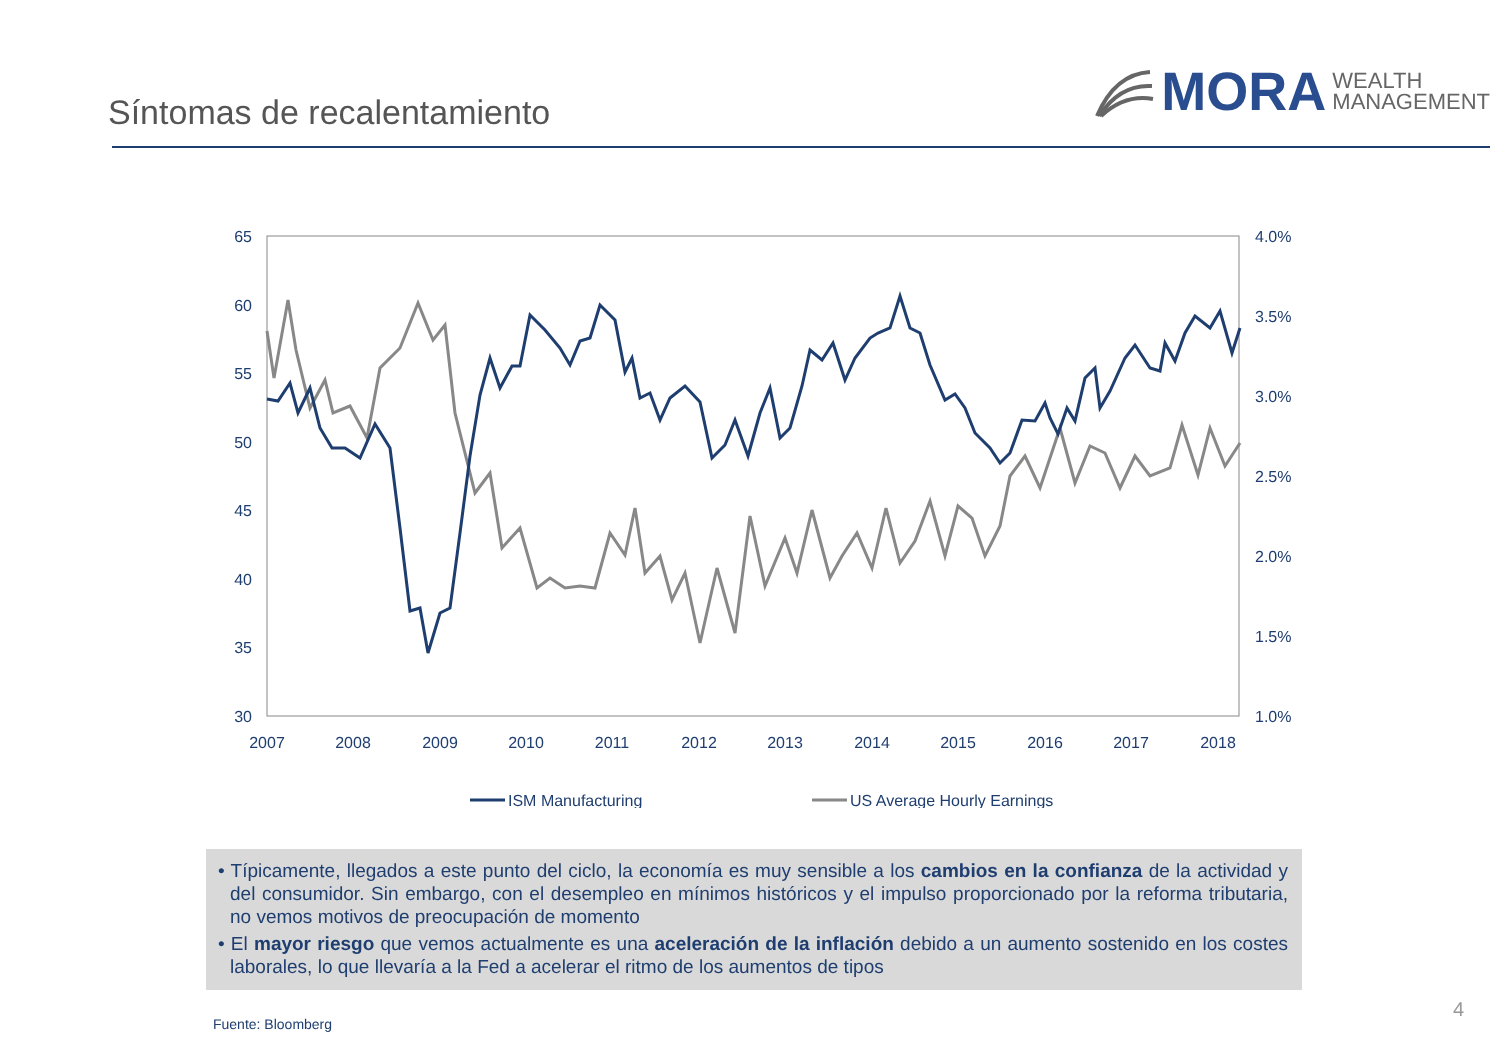Síntomas de recalentamiento
MORA WEALTH
MANAGEMENT
65
60
55
50
45
40
35
30
4.0%
3.5%
3.0%
2.5%
2.0%
1.5%
1.0%
2007
2008
2009
2010
2011
2012
2013
2014
2015
2016
2017
2018
ISM Manufacturing
US Average Hourly Earnings
• Típicamente, llegados a este punto del ciclo, la economía es muy sensible a los cambios en la confianza de la actividad y del consumidor. Sin embargo, con el desempleo en mínimos históricos y el impulso proporcionado por la reforma tributaria, no vemos motivos de preocupación de momento
• El mayor riesgo que vemos actualmente es una aceleración de la inflación debido a un aumento sostenido en los costes laborales, lo que llevaría a la Fed a acelerar el ritmo de los aumentos de tipos
Fuente: Bloomberg
4